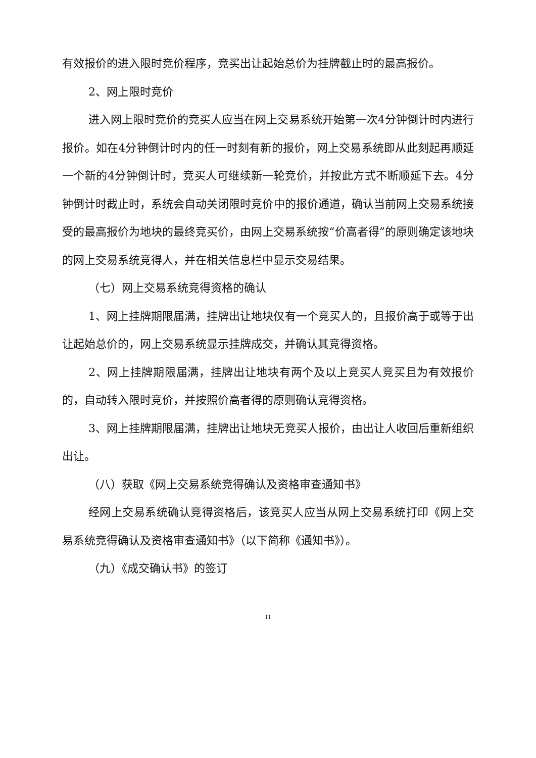有效报价的进入限时竞价程序，竞买出让起始总价为挂牌截止时的最高报价。
2、网上限时竞价
进入网上限时竞价的竞买人应当在网上交易系统开始第一次4分钟倒计时内进行报价。如在4分钟倒计时内的任一时刻有新的报价，网上交易系统即从此刻起再顺延一个新的4分钟倒计时，竞买人可继续新一轮竞价，并按此方式不断顺延下去。4分钟倒计时截止时，系统会自动关闭限时竞价中的报价通道，确认当前网上交易系统接受的最高报价为地块的最终竞买价，由网上交易系统按“价高者得”的原则确定该地块的网上交易系统竞得人，并在相关信息栏中显示交易结果。
（七）网上交易系统竞得资格的确认
1、网上挂牌期限届满，挂牌出让地块仅有一个竞买人的，且报价高于或等于出让起始总价的，网上交易系统显示挂牌成交，并确认其竞得资格。
2、网上挂牌期限届满，挂牌出让地块有两个及以上竞买人竞买且为有效报价的，自动转入限时竞价，并按照价高者得的原则确认竞得资格。
3、网上挂牌期限届满，挂牌出让地块无竞买人报价，由出让人收回后重新组织出让。
（八）获取《网上交易系统竞得确认及资格审查通知书》
经网上交易系统确认竞得资格后，该竞买人应当从网上交易系统打印《网上交易系统竞得确认及资格审查通知书》（以下简称《通知书》）。
（九）《成交确认书》的签订
11